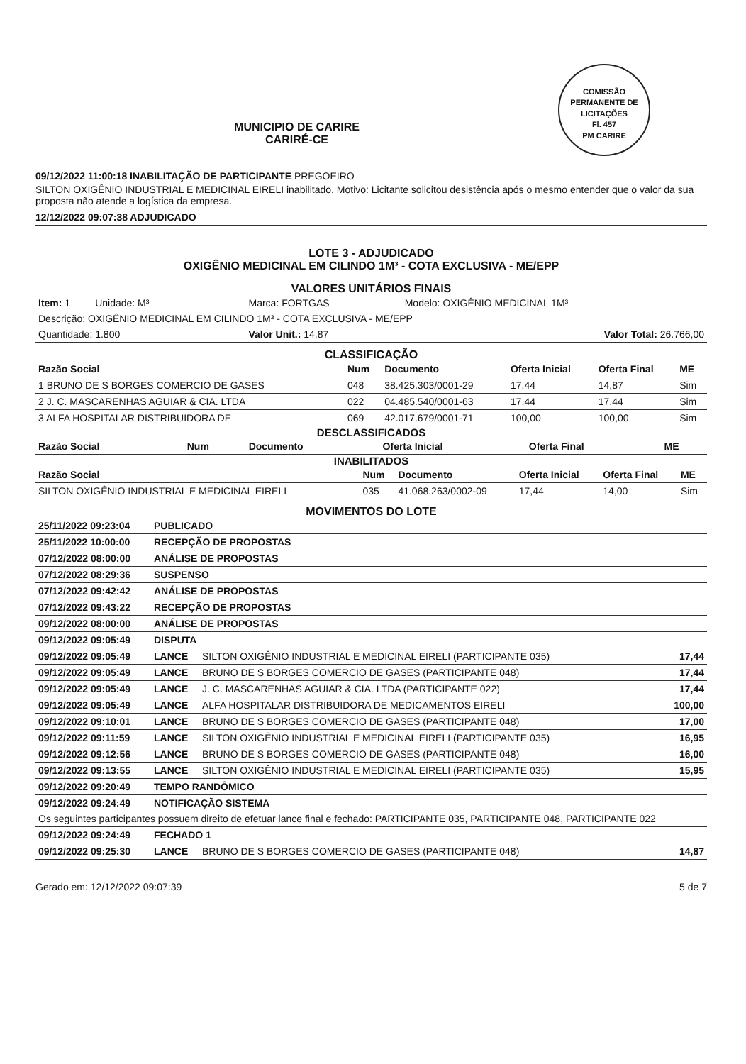COMISSÃO PERMANENTE DE LICITAÇÕES
Fl. 457
PM CARIRE
MUNICIPIO DE CARIRE
CARIRÉ-CE
09/12/2022 11:00:18 INABILITAÇÃO DE PARTICIPANTE PREGOEIRO
SILTON OXIGÊNIO INDUSTRIAL E MEDICINAL EIRELI inabilitado. Motivo: Licitante solicitou desistência após o mesmo entender que o valor da sua proposta não atende a logística da empresa.
12/12/2022 09:07:38 ADJUDICADO
LOTE 3 - ADJUDICADO
OXIGÊNIO MEDICINAL EM CILINDO 1M³ - COTA EXCLUSIVA - ME/EPP
VALORES UNITÁRIOS FINAIS
| Item: 1 Unidade: M³ | Marca: FORTGAS | Modelo: OXIGÊNIO MEDICINAL 1M³ |
| Descrição: OXIGÊNIO MEDICINAL EM CILINDO 1M³ - COTA EXCLUSIVA - ME/EPP | | |
| Quantidade: 1.800 | Valor Unit.: 14,87 | Valor Total: 26.766,00 |
CLASSIFICAÇÃO
| Razão Social | Num | Documento | Oferta Inicial | Oferta Final | ME |
| --- | --- | --- | --- | --- | --- |
| 1 BRUNO DE S BORGES COMERCIO DE GASES | 048 | 38.425.303/0001-29 | 17,44 | 14,87 | Sim |
| 2 J. C. MASCARENHAS AGUIAR & CIA. LTDA | 022 | 04.485.540/0001-63 | 17,44 | 17,44 | Sim |
| 3 ALFA HOSPITALAR DISTRIBUIDORA DE | 069 | 42.017.679/0001-71 | 100,00 | 100,00 | Sim |
DESCLASSIFICADOS
| Razão Social | Num | Documento | Oferta Inicial | Oferta Final | ME |
| --- | --- | --- | --- | --- | --- |
INABILITADOS
| Razão Social | Num | Documento | Oferta Inicial | Oferta Final | ME |
| --- | --- | --- | --- | --- | --- |
| SILTON OXIGÊNIO INDUSTRIAL E MEDICINAL EIRELI | 035 | 41.068.263/0002-09 | 17,44 | 14,00 | Sim |
MOVIMENTOS DO LOTE
| 25/11/2022 09:23:04 | PUBLICADO | | |
| 25/11/2022 10:00:00 | RECEPÇÃO DE PROPOSTAS | | |
| 07/12/2022 08:00:00 | ANÁLISE DE PROPOSTAS | | |
| 07/12/2022 08:29:36 | SUSPENSO | | |
| 07/12/2022 09:42:42 | ANÁLISE DE PROPOSTAS | | |
| 07/12/2022 09:43:22 | RECEPÇÃO DE PROPOSTAS | | |
| 09/12/2022 08:00:00 | ANÁLISE DE PROPOSTAS | | |
| 09/12/2022 09:05:49 | DISPUTA | | |
| 09/12/2022 09:05:49 | LANCE | SILTON OXIGÊNIO INDUSTRIAL E MEDICINAL EIRELI (PARTICIPANTE 035) | 17,44 |
| 09/12/2022 09:05:49 | LANCE | BRUNO DE S BORGES COMERCIO DE GASES (PARTICIPANTE 048) | 17,44 |
| 09/12/2022 09:05:49 | LANCE | J. C. MASCARENHAS AGUIAR & CIA. LTDA (PARTICIPANTE 022) | 17,44 |
| 09/12/2022 09:05:49 | LANCE | ALFA HOSPITALAR DISTRIBUIDORA DE MEDICAMENTOS EIRELI | 100,00 |
| 09/12/2022 09:10:01 | LANCE | BRUNO DE S BORGES COMERCIO DE GASES (PARTICIPANTE 048) | 17,00 |
| 09/12/2022 09:11:59 | LANCE | SILTON OXIGÊNIO INDUSTRIAL E MEDICINAL EIRELI (PARTICIPANTE 035) | 16,95 |
| 09/12/2022 09:12:56 | LANCE | BRUNO DE S BORGES COMERCIO DE GASES (PARTICIPANTE 048) | 16,00 |
| 09/12/2022 09:13:55 | LANCE | SILTON OXIGÊNIO INDUSTRIAL E MEDICINAL EIRELI (PARTICIPANTE 035) | 15,95 |
| 09/12/2022 09:20:49 | TEMPO RANDÔMICO | | |
| 09/12/2022 09:24:49 | NOTIFICAÇÃO SISTEMA | | |
| Os seguintes participantes possuem direito de efetuar lance final e fechado: PARTICIPANTE 035, PARTICIPANTE 048, PARTICIPANTE 022 | | | |
| 09/12/2022 09:24:49 | FECHADO 1 | | |
| 09/12/2022 09:25:30 | LANCE | BRUNO DE S BORGES COMERCIO DE GASES (PARTICIPANTE 048) | 14,87 |
Gerado em: 12/12/2022 09:07:39 5 de 7